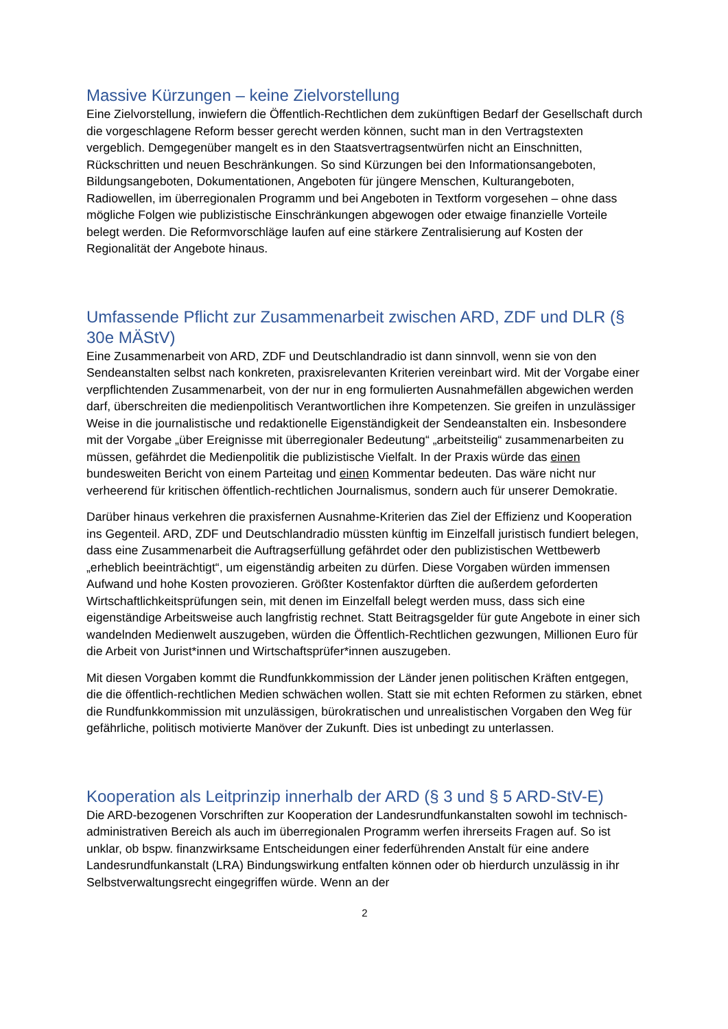Massive Kürzungen – keine Zielvorstellung
Eine Zielvorstellung, inwiefern die Öffentlich-Rechtlichen dem zukünftigen Bedarf der Gesellschaft durch die vorgeschlagene Reform besser gerecht werden können, sucht man in den Vertragstexten vergeblich. Demgegenüber mangelt es in den Staatsvertragsentwürfen nicht an Einschnitten, Rückschritten und neuen Beschränkungen. So sind Kürzungen bei den Informationsangeboten, Bildungsangeboten, Dokumentationen, Angeboten für jüngere Menschen, Kulturangeboten, Radiowellen, im überregionalen Programm und bei Angeboten in Textform vorgesehen – ohne dass mögliche Folgen wie publizistische Einschränkungen abgewogen oder etwaige finanzielle Vorteile belegt werden. Die Reformvorschläge laufen auf eine stärkere Zentralisierung auf Kosten der Regionalität der Angebote hinaus.
Umfassende Pflicht zur Zusammenarbeit zwischen ARD, ZDF und DLR (§ 30e MÄStV)
Eine Zusammenarbeit von ARD, ZDF und Deutschlandradio ist dann sinnvoll, wenn sie von den Sendeanstalten selbst nach konkreten, praxisrelevanten Kriterien vereinbart wird. Mit der Vorgabe einer verpflichtenden Zusammenarbeit, von der nur in eng formulierten Ausnahmefällen abgewichen werden darf, überschreiten die medienpolitisch Verantwortlichen ihre Kompetenzen. Sie greifen in unzulässiger Weise in die journalistische und redaktionelle Eigenständigkeit der Sendeanstalten ein. Insbesondere mit der Vorgabe „über Ereignisse mit überregionaler Bedeutung“ „arbeitsteilig“ zusammenarbeiten zu müssen, gefährdet die Medienpolitik die publizistische Vielfalt. In der Praxis würde das einen bundesweiten Bericht von einem Parteitag und einen Kommentar bedeuten. Das wäre nicht nur verheerend für kritischen öffentlich-rechtlichen Journalismus, sondern auch für unserer Demokratie.
Darüber hinaus verkehren die praxisfernen Ausnahme-Kriterien das Ziel der Effizienz und Kooperation ins Gegenteil. ARD, ZDF und Deutschlandradio müssten künftig im Einzelfall juristisch fundiert belegen, dass eine Zusammenarbeit die Auftragserfüllung gefährdet oder den publizistischen Wettbewerb „erheblich beeinträchtigt“, um eigenständig arbeiten zu dürfen. Diese Vorgaben würden immensen Aufwand und hohe Kosten provozieren. Größter Kostenfaktor dürften die außerdem geforderten Wirtschaftlichkeitsprüfungen sein, mit denen im Einzelfall belegt werden muss, dass sich eine eigenständige Arbeitsweise auch langfristig rechnet. Statt Beitragsgelder für gute Angebote in einer sich wandelnden Medienwelt auszugeben, würden die Öffentlich-Rechtlichen gezwungen, Millionen Euro für die Arbeit von Jurist*innen und Wirtschaftsprüfer*innen auszugeben.
Mit diesen Vorgaben kommt die Rundfunkkommission der Länder jenen politischen Kräften entgegen, die die öffentlich-rechtlichen Medien schwächen wollen. Statt sie mit echten Reformen zu stärken, ebnet die Rundfunkkommission mit unzulässigen, bürokratischen und unrealistischen Vorgaben den Weg für gefährliche, politisch motivierte Manöver der Zukunft. Dies ist unbedingt zu unterlassen.
Kooperation als Leitprinzip innerhalb der ARD (§ 3 und § 5 ARD-StV-E)
Die ARD-bezogenen Vorschriften zur Kooperation der Landesrundfunkanstalten sowohl im technisch-administrativen Bereich als auch im überregionalen Programm werfen ihrerseits Fragen auf. So ist unklar, ob bspw. finanzwirksame Entscheidungen einer federführenden Anstalt für eine andere Landesrundfunkanstalt (LRA) Bindungswirkung entfalten können oder ob hierdurch unzulässig in ihr Selbstverwaltungsrecht eingegriffen würde. Wenn an der
2